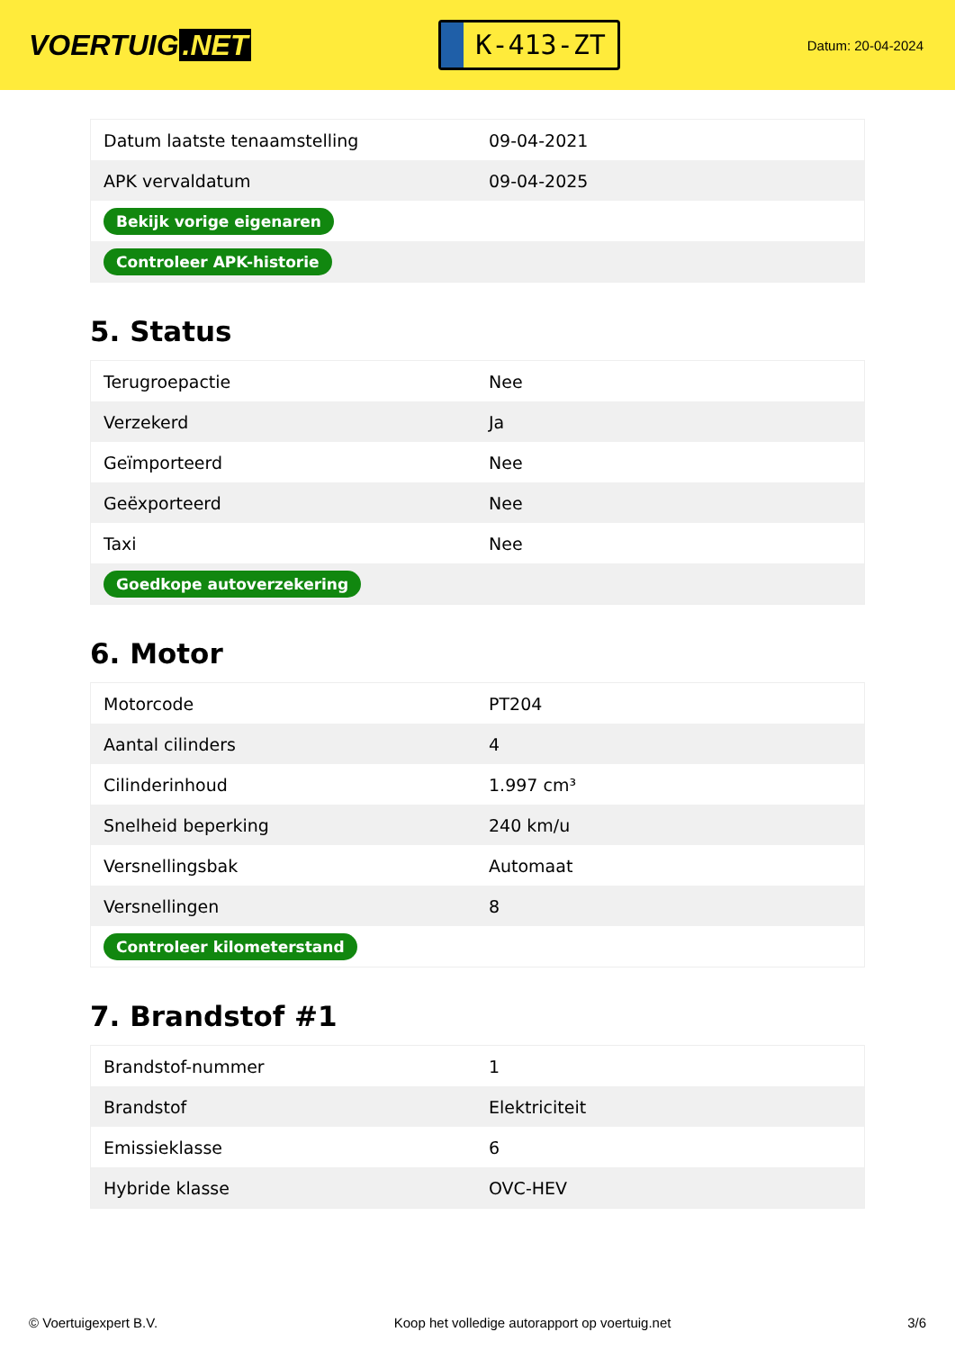VOERTUIG.NET
K-413-ZT
Datum: 20-04-2024
| Datum laatste tenaamstelling | 09-04-2021 |
| APK vervaldatum | 09-04-2025 |
| Bekijk vorige eigenaren | |
| Controleer APK-historie | |
5. Status
| Terugroepactie | Nee |
| Verzekerd | Ja |
| Geïmporteerd | Nee |
| Geëxporteerd | Nee |
| Taxi | Nee |
| Goedkope autoverzekering | |
6. Motor
| Motorcode | PT204 |
| Aantal cilinders | 4 |
| Cilinderinhoud | 1.997 cm³ |
| Snelheid beperking | 240 km/u |
| Versnellingsbak | Automaat |
| Versnellingen | 8 |
| Controleer kilometerstand | |
7. Brandstof #1
| Brandstof-nummer | 1 |
| Brandstof | Elektriciteit |
| Emissieklasse | 6 |
| Hybride klasse | OVC-HEV |
© Voertuigexpert B.V. Koop het volledige autorapport op voertuig.net 3/6